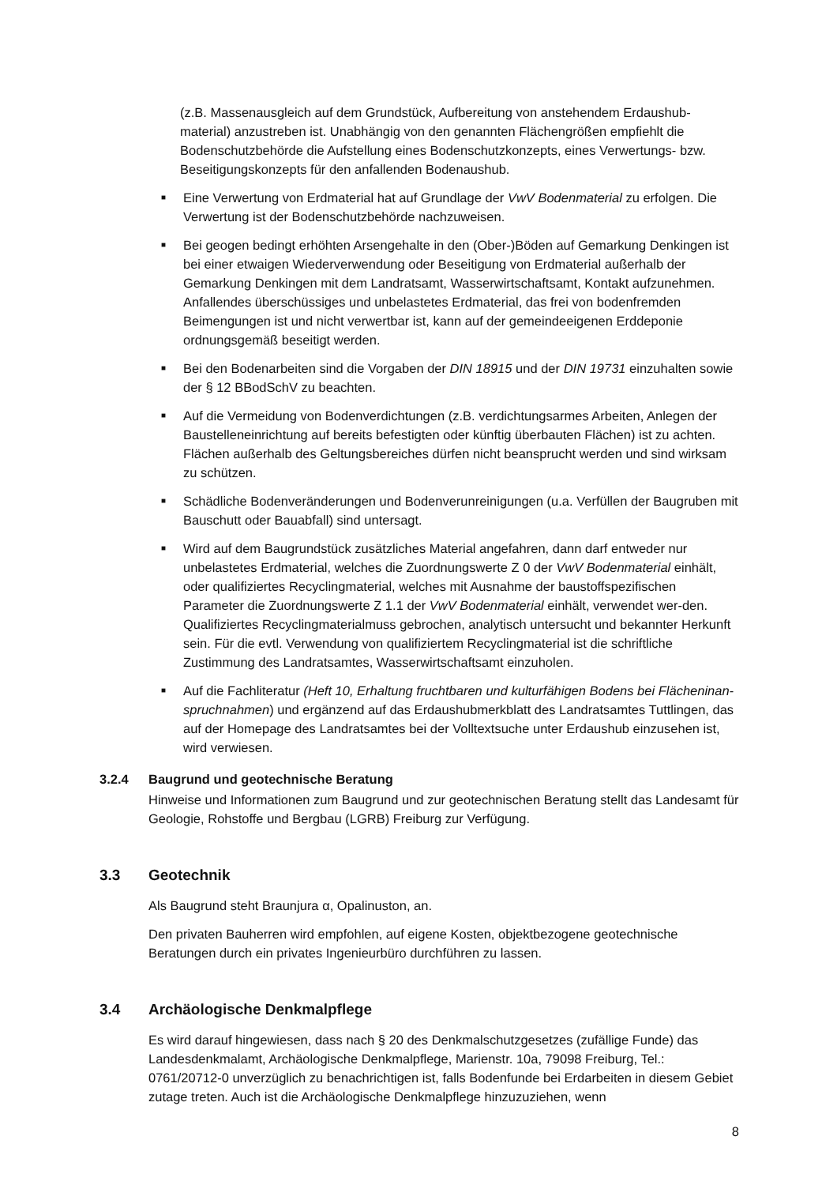(z.B. Massenausgleich auf dem Grundstück, Aufbereitung von anstehendem Erdaushub-material) anzustreben ist. Unabhängig von den genannten Flächengrößen empfiehlt die Bodenschutzbehörde die Aufstellung eines Bodenschutzkonzepts, eines Verwertungs- bzw. Beseitigungskonzepts für den anfallenden Bodenaushub.
■ Eine Verwertung von Erdmaterial hat auf Grundlage der VwV Bodenmaterial zu erfolgen. Die Verwertung ist der Bodenschutzbehörde nachzuweisen.
■ Bei geogen bedingt erhöhten Arsengehalte in den (Ober-)Böden auf Gemarkung Denkingen ist bei einer etwaigen Wiederverwendung oder Beseitigung von Erdmaterial außerhalb der Gemarkung Denkingen mit dem Landratsamt, Wasserwirtschaftsamt, Kontakt aufzunehmen. Anfallendes überschüssiges und unbelastetes Erdmaterial, das frei von bodenfremden Beimengungen ist und nicht verwertbar ist, kann auf der gemeindeeigenen Erddeponie ordnungsgemäß beseitigt werden.
■ Bei den Bodenarbeiten sind die Vorgaben der DIN 18915 und der DIN 19731 einzuhalten sowie der § 12 BBodSchV zu beachten.
■ Auf die Vermeidung von Bodenverdichtungen (z.B. verdichtungsarmes Arbeiten, Anlegen der Baustelleneinrichtung auf bereits befestigten oder künftig überbauten Flächen) ist zu achten. Flächen außerhalb des Geltungsbereiches dürfen nicht beansprucht werden und sind wirksam zu schützen.
■ Schädliche Bodenveränderungen und Bodenverunreinigungen (u.a. Verfüllen der Baugruben mit Bauschutt oder Bauabfall) sind untersagt.
■ Wird auf dem Baugrundstück zusätzliches Material angefahren, dann darf entweder nur unbelastetes Erdmaterial, welches die Zuordnungswerte Z 0 der VwV Bodenmaterial einhält, oder qualifiziertes Recyclingmaterial, welches mit Ausnahme der baustoffspezifischen Parameter die Zuordnungswerte Z 1.1 der VwV Bodenmaterial einhält, verwendet wer-den. Qualifiziertes Recyclingmaterialmuss gebrochen, analytisch untersucht und bekannter Herkunft sein. Für die evtl. Verwendung von qualifiziertem Recyclingmaterial ist die schriftliche Zustimmung des Landratsamtes, Wasserwirtschaftsamt einzuholen.
■ Auf die Fachliteratur (Heft 10, Erhaltung fruchtbaren und kulturfähigen Bodens bei Flächeninan-spruchnahmen) und ergänzend auf das Erdaushubmerkblatt des Landratsamtes Tuttlingen, das auf der Homepage des Landratsamtes bei der Volltextsuche unter Erdaushub einzusehen ist, wird verwiesen.
3.2.4 Baugrund und geotechnische Beratung
Hinweise und Informationen zum Baugrund und zur geotechnischen Beratung stellt das Landesamt für Geologie, Rohstoffe und Bergbau (LGRB) Freiburg zur Verfügung.
3.3 Geotechnik
Als Baugrund steht Braunjura α, Opalinuston, an.
Den privaten Bauherren wird empfohlen, auf eigene Kosten, objektbezogene geotechnische Beratungen durch ein privates Ingenieurbüro durchführen zu lassen.
3.4 Archäologische Denkmalpflege
Es wird darauf hingewiesen, dass nach § 20 des Denkmalschutzgesetzes (zufällige Funde) das Landesdenkmalamt, Archäologische Denkmalpflege, Marienstr. 10a, 79098 Freiburg, Tel.: 0761/20712-0 unverzüglich zu benachrichtigen ist, falls Bodenfunde bei Erdarbeiten in diesem Gebiet zutage treten. Auch ist die Archäologische Denkmalpflege hinzuzuziehen, wenn
8